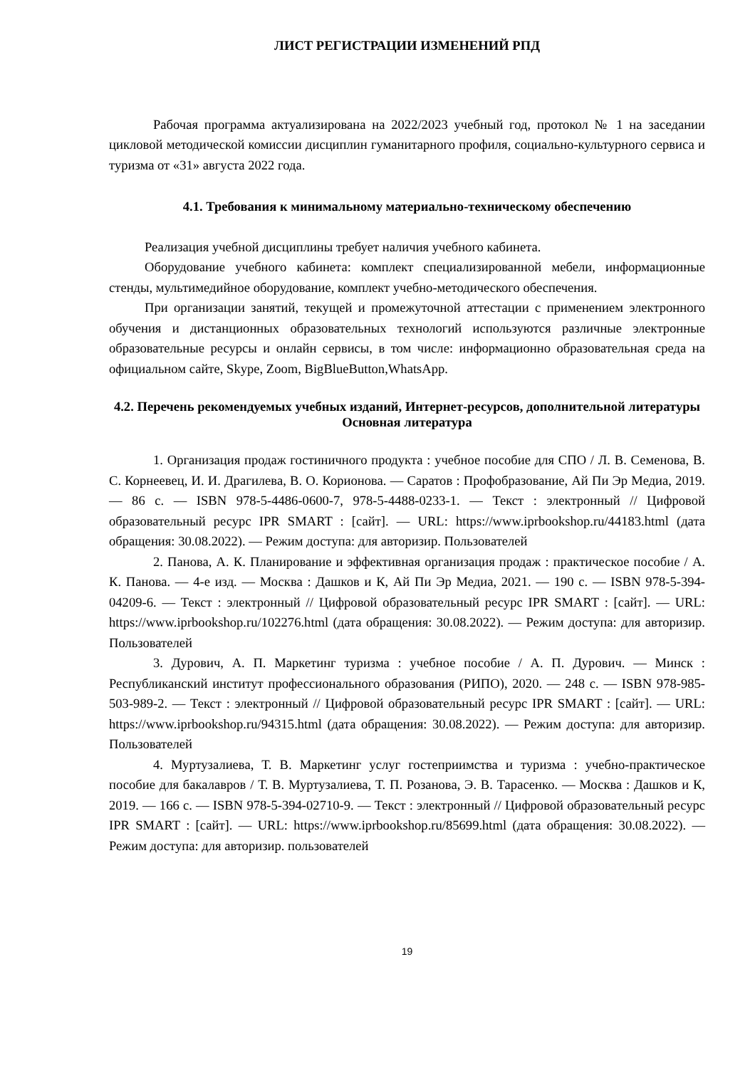ЛИСТ РЕГИСТРАЦИИ ИЗМЕНЕНИЙ РПД
Рабочая программа актуализирована на 2022/2023 учебный год, протокол № 1 на заседании цикловой методической комиссии дисциплин гуманитарного профиля, социально-культурного сервиса и туризма от «31» августа 2022 года.
4.1. Требования к минимальному материально-техническому обеспечению
Реализация учебной дисциплины требует наличия учебного кабинета.
Оборудование учебного кабинета: комплект специализированной мебели, информационные стенды, мультимедийное оборудование, комплект учебно-методического обеспечения.
При организации занятий, текущей и промежуточной аттестации с применением электронного обучения и дистанционных образовательных технологий используются различные электронные образовательные ресурсы и онлайн сервисы, в том числе: информационно образовательная среда на официальном сайте, Skype, Zoom, BigBlueButton,WhatsApp.
4.2. Перечень рекомендуемых учебных изданий, Интернет-ресурсов, дополнительной литературы
Основная литература
1. Организация продаж гостиничного продукта : учебное пособие для СПО / Л. В. Семенова, В. С. Корнеевец, И. И. Драгилева, В. О. Корионова. — Саратов : Профобразование, Ай Пи Эр Медиа, 2019. — 86 c. — ISBN 978-5-4486-0600-7, 978-5-4488-0233-1. — Текст : электронный // Цифровой образовательный ресурс IPR SMART : [сайт]. — URL: https://www.iprbookshop.ru/44183.html (дата обращения: 30.08.2022). — Режим доступа: для авторизир. Пользователей
2. Панова, А. К. Планирование и эффективная организация продаж : практическое пособие / А. К. Панова. — 4-е изд. — Москва : Дашков и К, Ай Пи Эр Медиа, 2021. — 190 c. — ISBN 978-5-394-04209-6. — Текст : электронный // Цифровой образовательный ресурс IPR SMART : [сайт]. — URL: https://www.iprbookshop.ru/102276.html (дата обращения: 30.08.2022). — Режим доступа: для авторизир. Пользователей
3. Дурович, А. П. Маркетинг туризма : учебное пособие / А. П. Дурович. — Минск : Республиканский институт профессионального образования (РИПО), 2020. — 248 c. — ISBN 978-985-503-989-2. — Текст : электронный // Цифровой образовательный ресурс IPR SMART : [сайт]. — URL: https://www.iprbookshop.ru/94315.html (дата обращения: 30.08.2022). — Режим доступа: для авторизир. Пользователей
4. Муртузалиева, Т. В. Маркетинг услуг гостеприимства и туризма : учебно-практическое пособие для бакалавров / Т. В. Муртузалиева, Т. П. Розанова, Э. В. Тарасенко. — Москва : Дашков и К, 2019. — 166 c. — ISBN 978-5-394-02710-9. — Текст : электронный // Цифровой образовательный ресурс IPR SMART : [сайт]. — URL: https://www.iprbookshop.ru/85699.html (дата обращения: 30.08.2022). — Режим доступа: для авторизир. пользователей
19